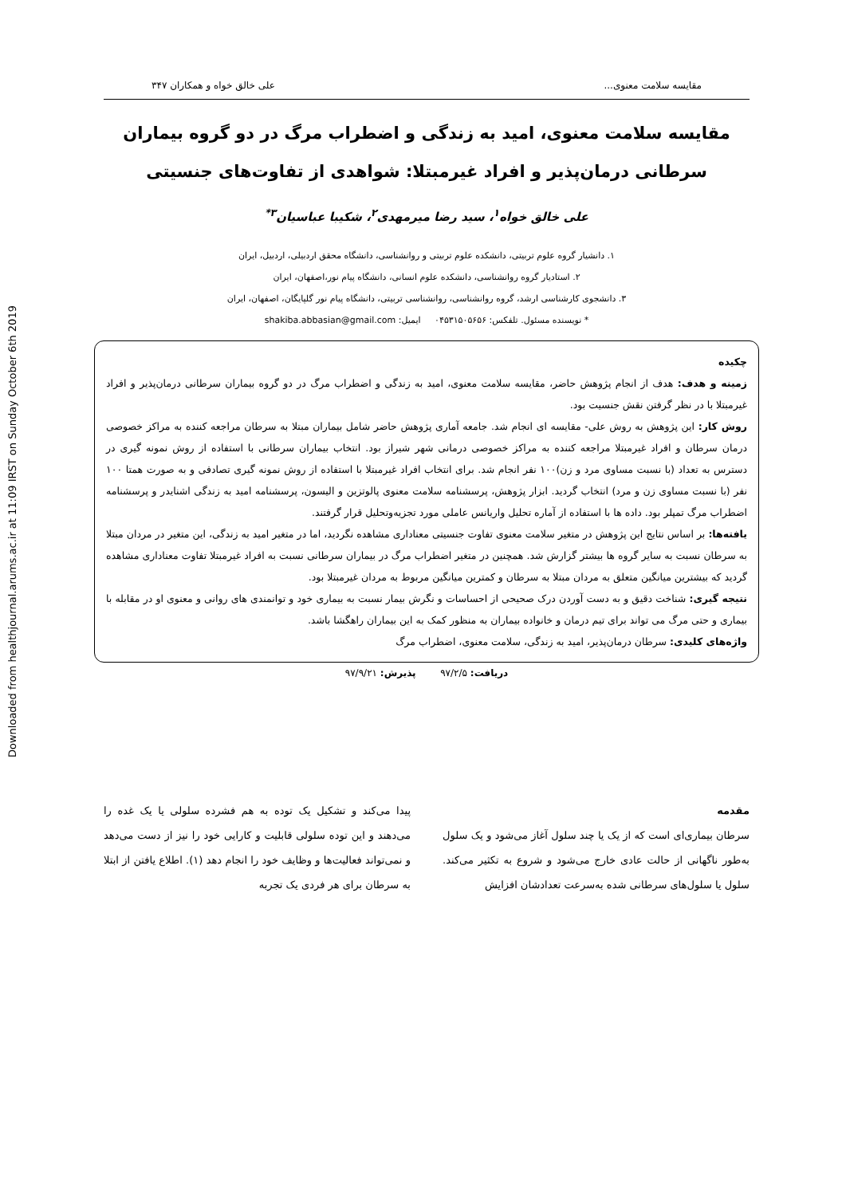Downloaded from healthjournal.arums.ac.ir at 11:09 IRST on Sunday October 6th 2019
مقایسه سلامت معنوی... علی خالق خواه و همکاران ۳۴۷
مقایسه سلامت معنوی، امید به زندگی و اضطراب مرگ در دو گروه بیماران سرطانی درمان‌پذیر و افراد غیرمبتلا: شواهدی از تفاوت‌های جنسیتی
علی خالق خواه<sup>۱</sup>، سید رضا میرمهدی<sup>۲</sup>، شکیبا عباسیان<sup>۳*</sup>
۱. دانشیار گروه علوم تربیتی، دانشکده علوم تربیتی و روانشناسی، دانشگاه محقق اردبیلی، اردبیل، ایران
۲. استادیار گروه روانشناسی، دانشکده علوم انسانی، دانشگاه پیام نور،اصفهان، ایران
۳. دانشجوی کارشناسی ارشد، گروه روانشناسی، روانشناسی تربیتی، دانشگاه پیام نور گلپایگان، اصفهان، ایران
* نویسنده مسئول. تلفکس: ۰۴۵۳۱۵۰۵۶۵۶ ایمیل: shakiba.abbasian@gmail.com
چکیده
زمینه و هدف: هدف از انجام پژوهش حاضر، مقایسه سلامت معنوی، امید به زندگی و اضطراب مرگ در دو گروه بیماران سرطانی درمان‌پذیر و افراد غیرمبتلا با در نظر گرفتن نقش جنسیت بود.
روش کار: این پژوهش به روش علی- مقایسه ای انجام شد. جامعه آماری پژوهش حاضر شامل بیماران مبتلا به سرطان مراجعه کننده به مراکز خصوصی درمان سرطان و افراد غیرمبتلا مراجعه کننده به مراکز خصوصی درمانی شهر شیراز بود. انتخاب بیماران سرطانی با استفاده از روش نمونه گیری در دسترس به تعداد (با نسبت مساوی مرد و زن)۱۰۰ نفر انجام شد. برای انتخاب افراد غیرمبتلا با استفاده از روش نمونه گیری تصادفی و به صورت همتا ۱۰۰ نفر (با نسبت مساوی زن و مرد) انتخاب گردید. ابزار پژوهش، پرسشنامه سلامت معنوی پالوتزین و الیسون، پرسشنامه امید به زندگی اشنایدر و پرسشنامه اضطراب مرگ تمپلر بود. داده ها با استفاده از آماره تحلیل واریانس عاملی مورد تجزیه‌وتحلیل قرار گرفتند.
یافته‌ها: بر اساس نتایج این پژوهش در متغیر سلامت معنوی تفاوت جنسیتی معناداری مشاهده نگردید، اما در متغیر امید به زندگی، این متغیر در مردان مبتلا به سرطان نسبت به سایر گروه ها بیشتر گزارش شد. همچنین در متغیر اضطراب مرگ در بیماران سرطانی نسبت به افراد غیرمبتلا تفاوت معناداری مشاهده گردید که بیشترین میانگین متعلق به مردان مبتلا به سرطان و کمترین میانگین مربوط به مردان غیرمبتلا بود.
نتیجه گیری: شناخت دقیق و به دست آوردن درک صحیحی از احساسات و نگرش بیمار نسبت به بیماری خود و توانمندی های روانی و معنوی او در مقابله با بیماری و حتی مرگ می تواند برای تیم درمان و خانواده بیماران به منظور کمک به این بیماران راهگشا باشد.
واژه‌های کلیدی: سرطان درمان‌پذیر، امید به زندگی، سلامت معنوی، اضطراب مرگ
دریافت: ۹۷/۲/۵ پذیرش: ۹۷/۹/۲۱
مقدمه
سرطان بیماری‌ای است که از یک یا چند سلول آغاز می‌شود و یک سلول به‌طور ناگهانی از حالت عادی خارج می‌شود و شروع به تکثیر می‌کند. سلول یا سلول‌های سرطانی شده به‌سرعت تعدادشان افزایش
پیدا می‌کند و تشکیل یک توده به هم فشرده سلولی یا یک غده را می‌دهند و این توده سلولی قابلیت و کارایی خود را نیز از دست می‌دهد و نمی‌تواند فعالیت‌ها و وظایف خود را انجام دهد (۱). اطلاع یافتن از ابتلا به سرطان برای هر فردی یک تجربه